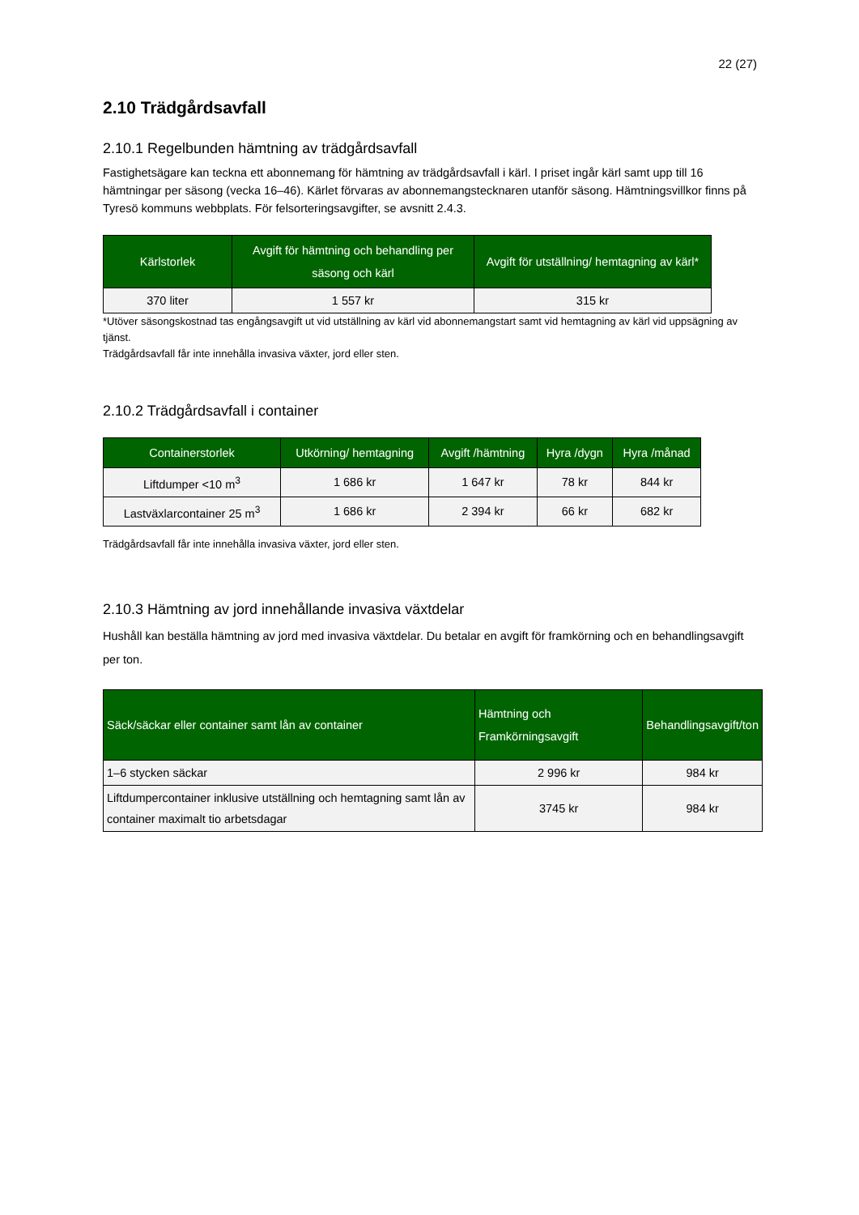22 (27)
2.10 Trädgårdsavfall
2.10.1 Regelbunden hämtning av trädgårdsavfall
Fastighetsägare kan teckna ett abonnemang för hämtning av trädgårdsavfall i kärl. I priset ingår kärl samt upp till 16 hämtningar per säsong (vecka 16–46). Kärlet förvaras av abonnemangstecknaren utanför säsong. Hämtningsvillkor finns på Tyresö kommuns webbplats. För felsorteringsavgifter, se avsnitt 2.4.3.
| Kärlstorlek | Avgift för hämtning och behandling per säsong och kärl | Avgift för utställning/ hemtagning av kärl* |
| --- | --- | --- |
| 370 liter | 1 557 kr | 315 kr |
*Utöver säsongskostnad tas engångsavgift ut vid utställning av kärl vid abonnemangstart samt vid hemtagning av kärl vid uppsägning av tjänst.
Trädgårdsavfall får inte innehålla invasiva växter, jord eller sten.
2.10.2 Trädgårdsavfall i container
| Containerstorlek | Utkörning/ hemtagning | Avgift /hämtning | Hyra /dygn | Hyra /månad |
| --- | --- | --- | --- | --- |
| Liftdumper <10 m<sup>3</sup> | 1 686 kr | 1 647 kr | 78 kr | 844 kr |
| Lastväxlarcontainer 25 m<sup>3</sup> | 1 686 kr | 2 394 kr | 66 kr | 682 kr |
Trädgårdsavfall får inte innehålla invasiva växter, jord eller sten.
2.10.3 Hämtning av jord innehållande invasiva växtdelar
Hushåll kan beställa hämtning av jord med invasiva växtdelar. Du betalar en avgift för framkörning och en behandlingsavgift per ton.
| Säck/säckar eller container samt lån av container | Hämtning och Framkörningsavgift | Behandlingsavgift/ton |
| --- | --- | --- |
| 1–6 stycken säckar | 2 996 kr | 984 kr |
| Liftdumpercontainer inklusive utställning och hemtagning samt lån av container maximalt tio arbetsdagar | 3745 kr | 984 kr |